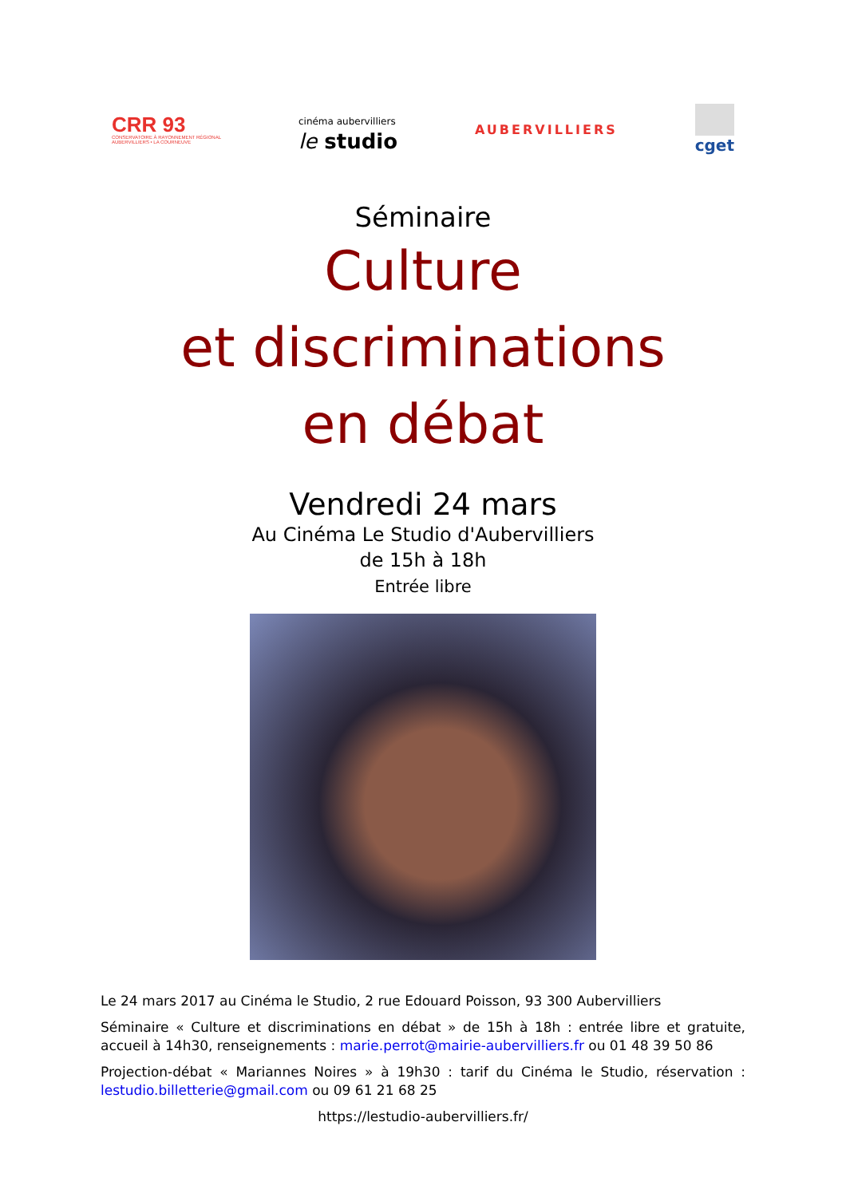CRR 93
CONSERVATOIRE À RAYONNEMENT RÉGIONAL
AUBERVILLIERS • LA COURNEUVE
cinéma aubervilliers
le studio
AUBERVILLIERS
cget
Séminaire
Culture
et discriminations
en débat
Vendredi 24 mars
Au Cinéma Le Studio d'Aubervilliers
de 15h à 18h
Entrée libre
Le 24 mars 2017 au Cinéma le Studio, 2 rue Edouard Poisson, 93 300 Aubervilliers
Séminaire « Culture et discriminations en débat » de 15h à 18h : entrée libre et gratuite, accueil à 14h30, renseignements : marie.perrot@mairie-aubervilliers.fr ou 01 48 39 50 86
Projection-débat « Mariannes Noires » à 19h30 : tarif du Cinéma le Studio, réservation : lestudio.billetterie@gmail.com ou 09 61 21 68 25
https://lestudio-aubervilliers.fr/